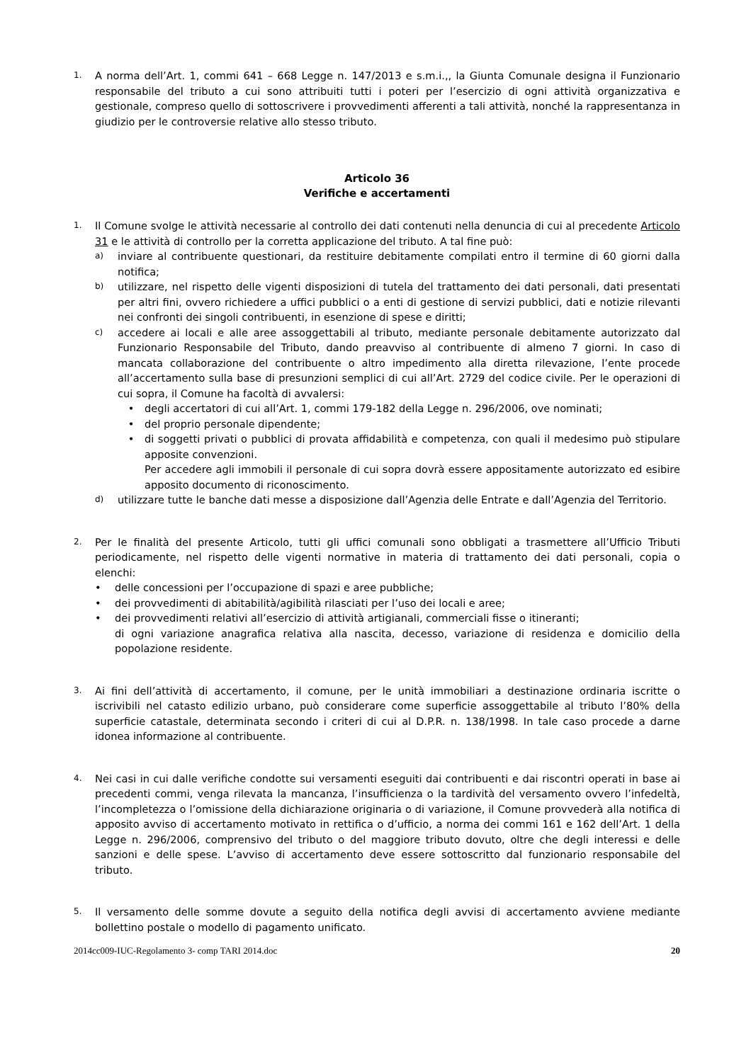1.
A norma dell’Art. 1, commi 641 – 668 Legge n. 147/2013 e s.m.i.,, la Giunta Comunale designa il Funzionario responsabile del tributo a cui sono attribuiti tutti i poteri per l’esercizio di ogni attività organizzativa e gestionale, compreso quello di sottoscrivere i provvedimenti afferenti a tali attività, nonché la rappresentanza in giudizio per le controversie relative allo stesso tributo.
Articolo 36
Verifiche e accertamenti
1.
Il Comune svolge le attività necessarie al controllo dei dati contenuti nella denuncia di cui al precedente Articolo 31 e le attività di controllo per la corretta applicazione del tributo. A tal fine può:
a)
inviare al contribuente questionari, da restituire debitamente compilati entro il termine di 60 giorni dalla notifica;
b)
utilizzare, nel rispetto delle vigenti disposizioni di tutela del trattamento dei dati personali, dati presentati per altri fini, ovvero richiedere a uffici pubblici o a enti di gestione di servizi pubblici, dati e notizie rilevanti nei confronti dei singoli contribuenti, in esenzione di spese e diritti;
c)
accedere ai locali e alle aree assoggettabili al tributo, mediante personale debitamente autorizzato dal Funzionario Responsabile del Tributo, dando preavviso al contribuente di almeno 7 giorni. In caso di mancata collaborazione del contribuente o altro impedimento alla diretta rilevazione, l’ente procede all’accertamento sulla base di presunzioni semplici di cui all’Art. 2729 del codice civile. Per le operazioni di cui sopra, il Comune ha facoltà di avvalersi:
• degli accertatori di cui all’Art. 1, commi 179-182 della Legge n. 296/2006, ove nominati;
• del proprio personale dipendente;
• di soggetti privati o pubblici di provata affidabilità e competenza, con quali il medesimo può stipulare apposite convenzioni.
Per accedere agli immobili il personale di cui sopra dovrà essere appositamente autorizzato ed esibire apposito documento di riconoscimento.
d)
utilizzare tutte le banche dati messe a disposizione dall’Agenzia delle Entrate e dall’Agenzia del Territorio.
2.
Per le finalità del presente Articolo, tutti gli uffici comunali sono obbligati a trasmettere all’Ufficio Tributi periodicamente, nel rispetto delle vigenti normative in materia di trattamento dei dati personali, copia o elenchi:
• delle concessioni per l’occupazione di spazi e aree pubbliche;
• dei provvedimenti di abitabilità/agibilità rilasciati per l’uso dei locali e aree;
• dei provvedimenti relativi all’esercizio di attività artigianali, commerciali fisse o itineranti;
di ogni variazione anagrafica relativa alla nascita, decesso, variazione di residenza e domicilio della popolazione residente.
3.
Ai fini dell’attività di accertamento, il comune, per le unità immobiliari a destinazione ordinaria iscritte o iscrivibili nel catasto edilizio urbano, può considerare come superficie assoggettabile al tributo l’80% della superficie catastale, determinata secondo i criteri di cui al D.P.R. n. 138/1998. In tale caso procede a darne idonea informazione al contribuente.
4.
Nei casi in cui dalle verifiche condotte sui versamenti eseguiti dai contribuenti e dai riscontri operati in base ai precedenti commi, venga rilevata la mancanza, l’insufficienza o la tardività del versamento ovvero l’infedeltà, l’incompletezza o l’omissione della dichiarazione originaria o di variazione, il Comune provvederà alla notifica di apposito avviso di accertamento motivato in rettifica o d’ufficio, a norma dei commi 161 e 162 dell’Art. 1 della Legge n. 296/2006, comprensivo del tributo o del maggiore tributo dovuto, oltre che degli interessi e delle sanzioni e delle spese. L’avviso di accertamento deve essere sottoscritto dal funzionario responsabile del tributo.
5.
Il versamento delle somme dovute a seguito della notifica degli avvisi di accertamento avviene mediante bollettino postale o modello di pagamento unificato.
2014cc009-IUC-Regolamento 3- comp TARI 2014.doc 20